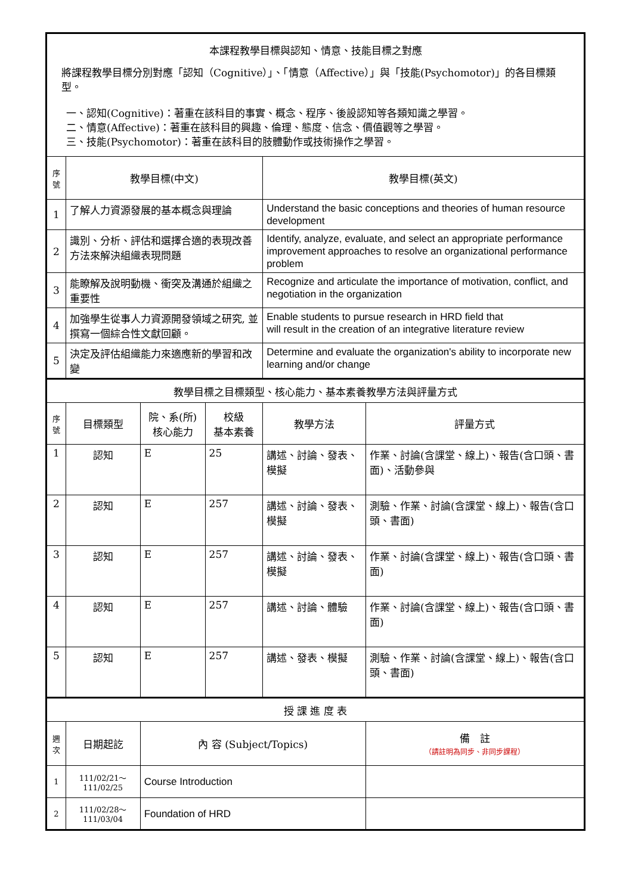| 本課程教學目標與認知、情意、技能目標之對應 將課程教學目標分別對應「認知（Cognitive）」、「情意（Affective）」與「技能(Psychomotor)」的各目標類型。 一、認知(Cognitive)：著重在該科目的事實、概念、程序、後設認知等各類知識之學習。 二、情意(Affective)：著重在該科目的興趣、倫理、態度、信念、價值觀等之學習。 三、技能(Psychomotor)：著重在該科目的肢體動作或技術操作之學習。 | | | | | |
| 序號 | 教學目標(中文) | | | 教學目標(英文) | |
| 1 | 了解人力資源發展的基本概念與理論 | | | Understand the basic conceptions and theories of human resource development | |
| 2 | 識別、分析、評估和選擇合適的表現改善方法來解決組織表現問題 | | | Identify, analyze, evaluate, and select an appropriate performance improvement approaches to resolve an organizational performance problem | |
| 3 | 能瞭解及說明動機、衝突及溝通於組織之重要性 | | | Recognize and articulate the importance of motivation, conflict, and negotiation in the organization | |
| 4 | 加強學生從事人力資源開發領域之研究, 並撰寫一個綜合性文獻回顧。 | | | Enable students to pursue research in HRD field that will result in the creation of an integrative literature review | |
| 5 | 決定及評估組織能力來適應新的學習和改變 | | | Determine and evaluate the organization's ability to incorporate new learning and/or change | |
| 教學目標之目標類型、核心能力、基本素養教學方法與評量方式 | | | | | |
| 序號 | 目標類型 | 院、系(所) 核心能力 | 校級 基本素養 | 教學方法 | 評量方式 |
| 1 | 認知 | E | 25 | 講述、討論、發表、模擬 | 作業、討論(含課堂、線上)、報告(含口頭、書面)、活動參與 |
| 2 | 認知 | E | 257 | 講述、討論、發表、模擬 | 測驗、作業、討論(含課堂、線上)、報告(含口頭、書面) |
| 3 | 認知 | E | 257 | 講述、討論、發表、模擬 | 作業、討論(含課堂、線上)、報告(含口頭、書面) |
| 4 | 認知 | E | 257 | 講述、討論、體驗 | 作業、討論(含課堂、線上)、報告(含口頭、書面) |
| 5 | 認知 | E | 257 | 講述、發表、模擬 | 測驗、作業、討論(含課堂、線上)、報告(含口頭、書面) |
| 授 課 進 度 表 | | | | | |
| 週次 | 日期起訖 | 內 容 (Subject/Topics) | | | 備 註 （請註明為同步、非同步課程） |
| 1 | 111/02/21～ 111/02/25 | Course Introduction | | | |
| 2 | 111/02/28～ 111/03/04 | Foundation of HRD | | | |